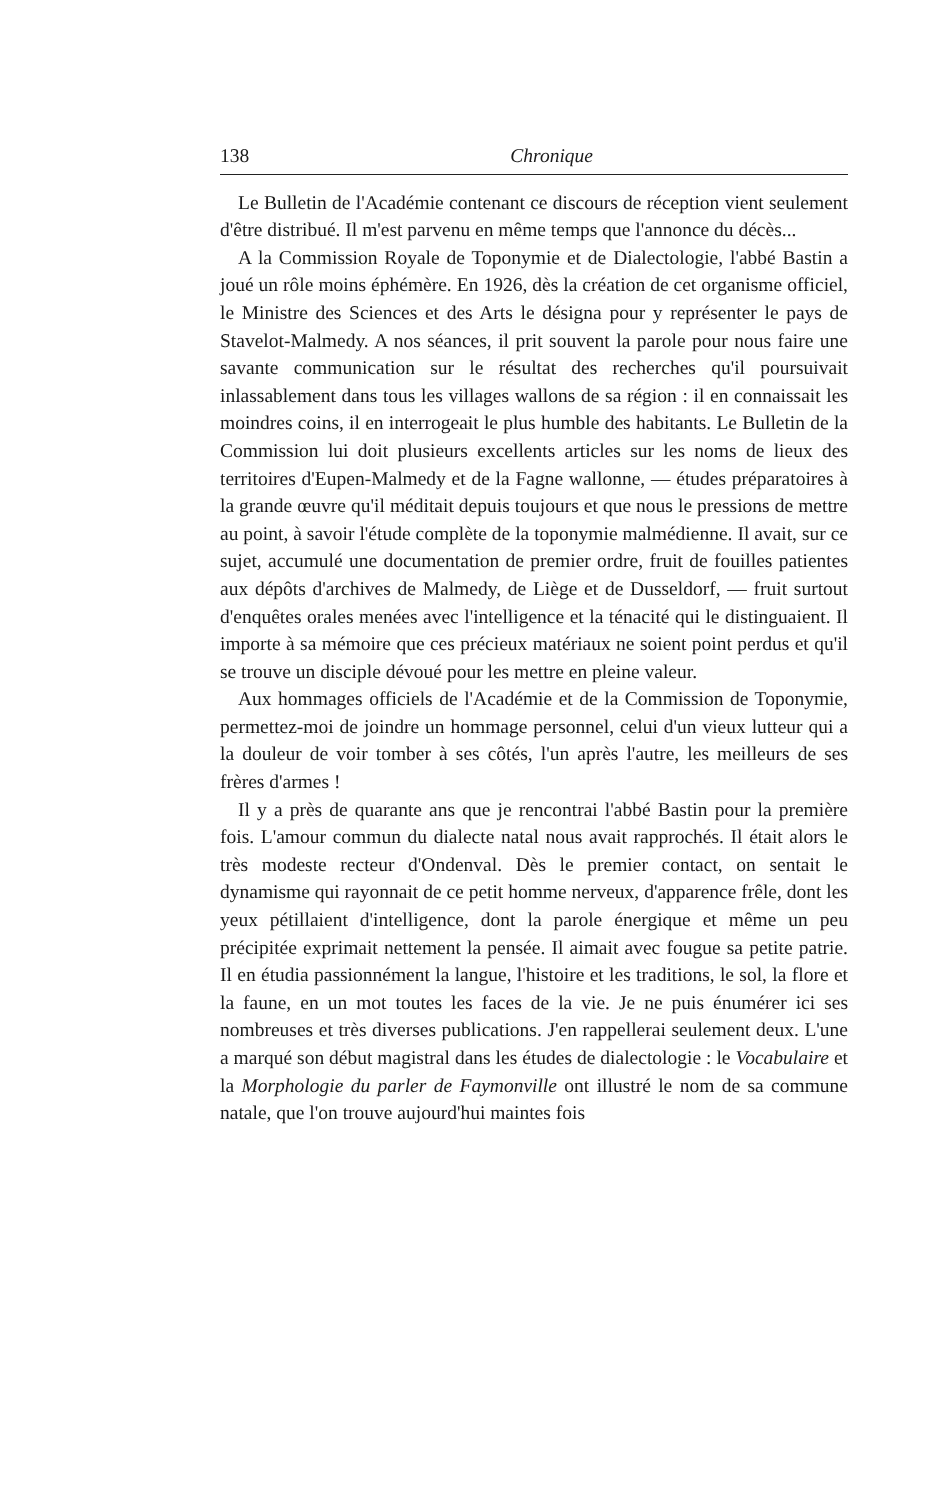138 Chronique
Le Bulletin de l'Académie contenant ce discours de réception vient seulement d'être distribué. Il m'est parvenu en même temps que l'annonce du décès...
A la Commission Royale de Toponymie et de Dialectologie, l'abbé Bastin a joué un rôle moins éphémère. En 1926, dès la création de cet organisme officiel, le Ministre des Sciences et des Arts le désigna pour y représenter le pays de Stavelot-Malmedy. A nos séances, il prit souvent la parole pour nous faire une savante communication sur le résultat des recherches qu'il poursuivait inlassablement dans tous les villages wallons de sa région : il en connaissait les moindres coins, il en interrogeait le plus humble des habitants. Le Bulletin de la Commission lui doit plusieurs excellents articles sur les noms de lieux des territoires d'Eupen-Malmedy et de la Fagne wallonne, — études préparatoires à la grande œuvre qu'il méditait depuis toujours et que nous le pressions de mettre au point, à savoir l'étude complète de la toponymie malmédienne. Il avait, sur ce sujet, accumulé une documentation de premier ordre, fruit de fouilles patientes aux dépôts d'archives de Malmedy, de Liège et de Dusseldorf, — fruit surtout d'enquêtes orales menées avec l'intelligence et la ténacité qui le distinguaient. Il importe à sa mémoire que ces précieux matériaux ne soient point perdus et qu'il se trouve un disciple dévoué pour les mettre en pleine valeur.
Aux hommages officiels de l'Académie et de la Commission de Toponymie, permettez-moi de joindre un hommage personnel, celui d'un vieux lutteur qui a la douleur de voir tomber à ses côtés, l'un après l'autre, les meilleurs de ses frères d'armes !
Il y a près de quarante ans que je rencontrai l'abbé Bastin pour la première fois. L'amour commun du dialecte natal nous avait rapprochés. Il était alors le très modeste recteur d'Ondenval. Dès le premier contact, on sentait le dynamisme qui rayonnait de ce petit homme nerveux, d'apparence frêle, dont les yeux pétillaient d'intelligence, dont la parole énergique et même un peu précipitée exprimait nettement la pensée. Il aimait avec fougue sa petite patrie. Il en étudia passionnément la langue, l'histoire et les traditions, le sol, la flore et la faune, en un mot toutes les faces de la vie. Je ne puis énumérer ici ses nombreuses et très diverses publications. J'en rappellerai seulement deux. L'une a marqué son début magistral dans les études de dialectologie : le Vocabulaire et la Morphologie du parler de Faymonville ont illustré le nom de sa commune natale, que l'on trouve aujourd'hui maintes fois